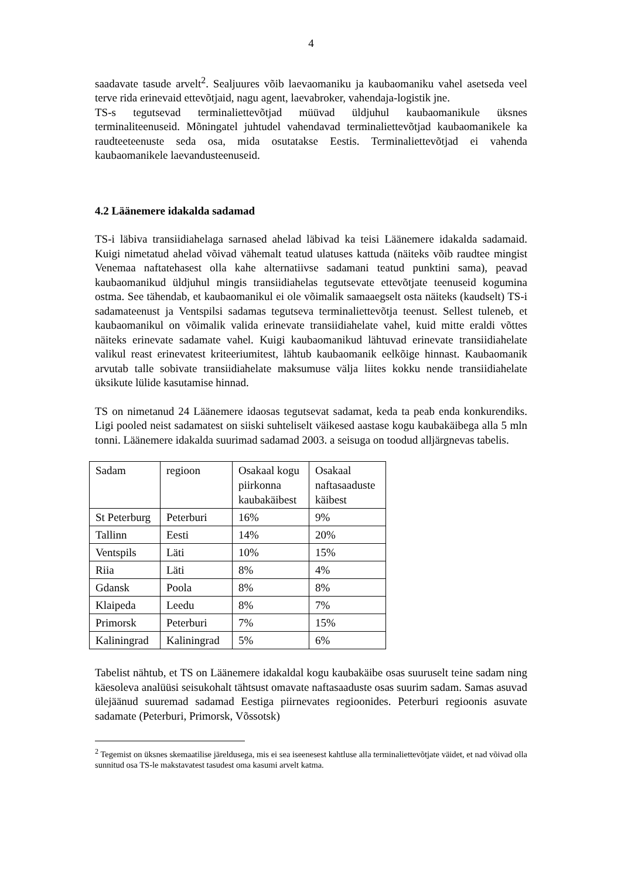4
saadavate tasude arvelt<sup>2</sup>. Sealjuures võib laevaomaniku ja kaubaomaniku vahel asetseda veel terve rida erinevaid ettevõtjaid, nagu agent, laevabroker, vahendaja-logistik jne.
TS-s tegutsevad terminaliettevõtjad müüvad üldjuhul kaubaomanikule üksnes terminaliteenuseid. Mõningatel juhtudel vahendavad terminaliettevõtjad kaubaomanikele ka raudteeteenuste seda osa, mida osutatakse Eestis. Terminaliettevõtjad ei vahenda kaubaomanikele laevandusteenuseid.
4.2 Läänemere idakalda sadamad
TS-i läbiva transiidiahelaga sarnased ahelad läbivad ka teisi Läänemere idakalda sadamaid. Kuigi nimetatud ahelad võivad vähemalt teatud ulatuses kattuda (näiteks võib raudtee mingist Venemaa naftatehasest olla kahe alternatiivse sadamani teatud punktini sama), peavad kaubaomanikud üldjuhul mingis transiidiahelas tegutsevate ettevõtjate teenuseid kogumina ostma. See tähendab, et kaubaomanikul ei ole võimalik samaaegselt osta näiteks (kaudselt) TS-i sadamateenust ja Ventspilsi sadamas tegutseva terminaliettevõtja teenust. Sellest tuleneb, et kaubaomanikul on võimalik valida erinevate transiidiahelate vahel, kuid mitte eraldi võttes näiteks erinevate sadamate vahel. Kuigi kaubaomanikud lähtuvad erinevate transiidiahelate valikul reast erinevatest kriteeriumitest, lähtub kaubaomanik eelkõige hinnast. Kaubaomanik arvutab talle sobivate transiidiahelate maksumuse välja liites kokku nende transiidiahelate üksikute lülide kasutamise hinnad.
TS on nimetanud 24 Läänemere idaosas tegutsevat sadamat, keda ta peab enda konkurendiks. Ligi pooled neist sadamatest on siiski suhteliselt väikesed aastase kogu kaubakäibega alla 5 mln tonni. Läänemere idakalda suurimad sadamad 2003. a seisuga on toodud alljärgnevas tabelis.
| Sadam | regioon | Osakaal kogu piirkonna kaubakäibest | Osakaal naftasaaduste käibest |
| St Peterburg | Peterburi | 16% | 9% |
| Tallinn | Eesti | 14% | 20% |
| Ventspils | Läti | 10% | 15% |
| Riia | Läti | 8% | 4% |
| Gdansk | Poola | 8% | 8% |
| Klaipeda | Leedu | 8% | 7% |
| Primorsk | Peterburi | 7% | 15% |
| Kaliningrad | Kaliningrad | 5% | 6% |
Tabelist nähtub, et TS on Läänemere idakaldal kogu kaubakäibe osas suuruselt teine sadam ning käesoleva analüüsi seisukohalt tähtsust omavate naftasaaduste osas suurim sadam. Samas asuvad ülejäänud suuremad sadamad Eestiga piirnevates regioonides. Peterburi regioonis asuvate sadamate (Peterburi, Primorsk, Võssotsk)
<sup>2</sup> Tegemist on üksnes skemaatilise järeldusega, mis ei sea iseenesest kahtluse alla terminaliettevõtjate väidet, et nad võivad olla sunnitud osa TS-le makstavatest tasudest oma kasumi arvelt katma.